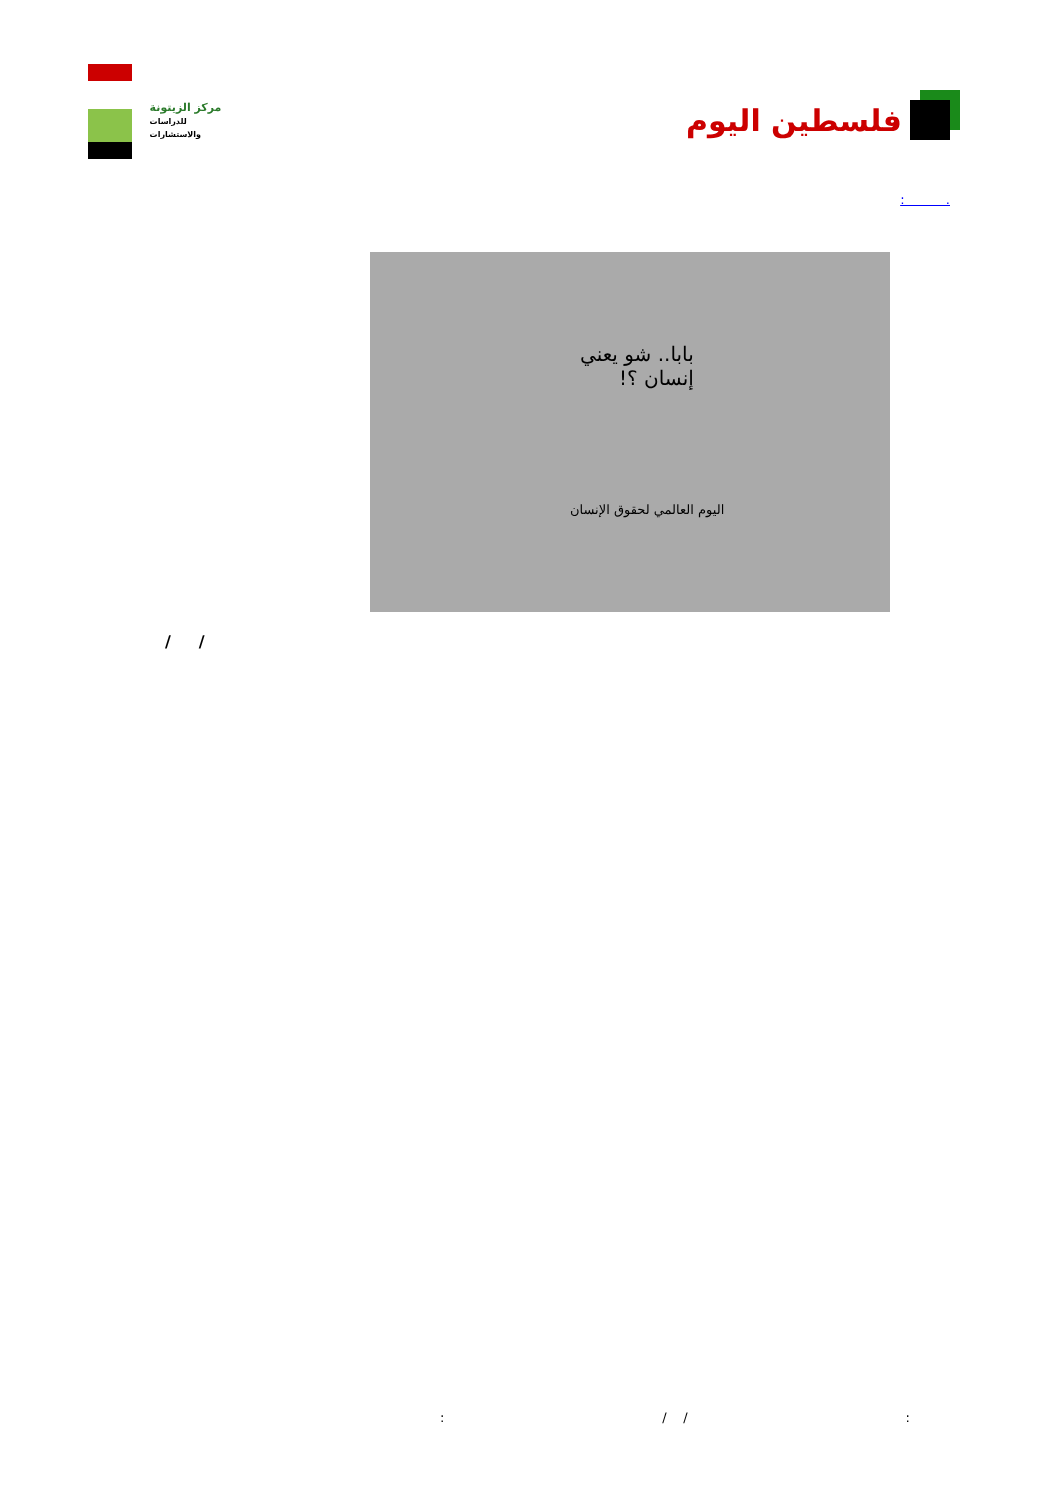مركز الزيتونة
للدراسات والاستشارات
فلسطين اليوم
. :
بابا.. شو يعني
إنسان ؟!
اليوم العالمي لحقوق الإنسان
/ /
: / /: